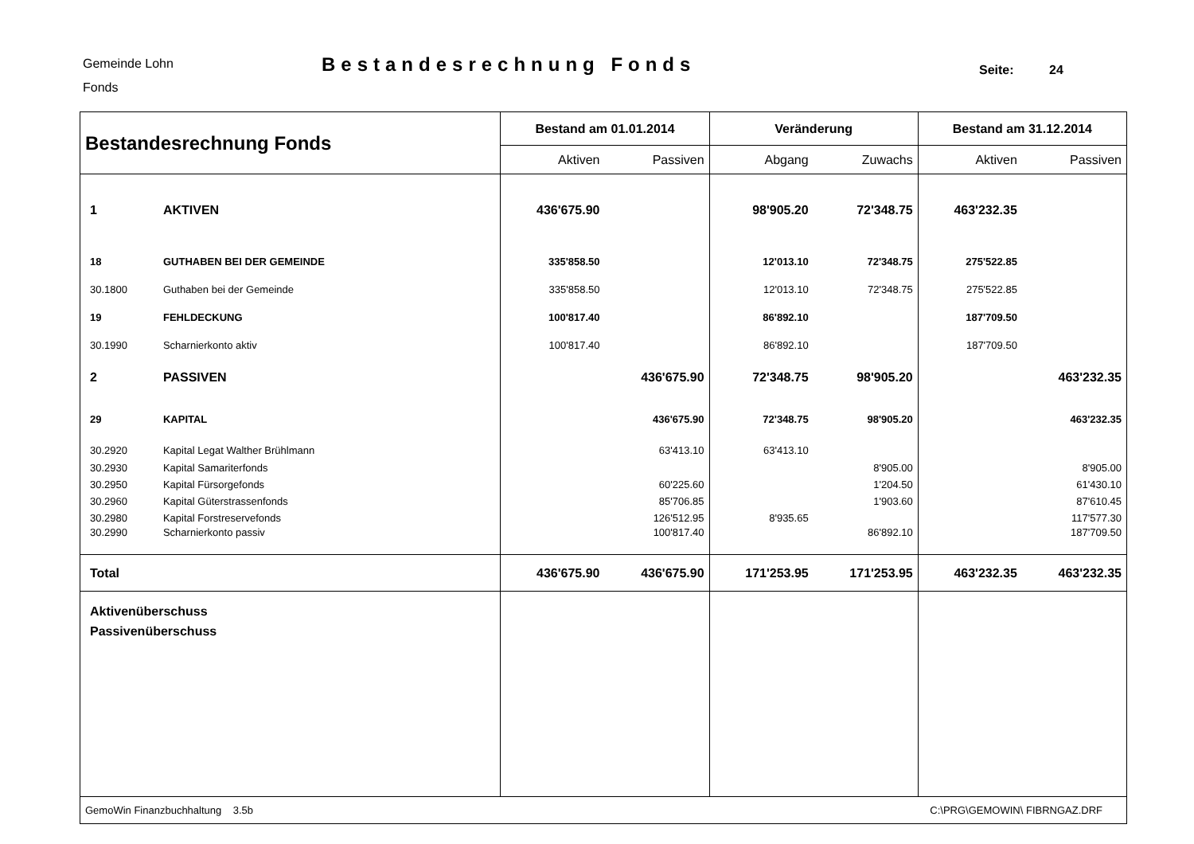Gemeinde Lohn
Fonds
Bestandesrechnung Fonds
Seite: 24
| Bestandesrechnung Fonds | | Bestand am 01.01.2014 | | Veränderung | | Bestand am 31.12.2014 | |
| --- | --- | --- | --- | --- | --- | --- | --- |
| | | Aktiven | Passiven | Abgang | Zuwachs | Aktiven | Passiven |
| 1 | AKTIVEN | 436'675.90 | | 98'905.20 | 72'348.75 | 463'232.35 | |
| 18 | GUTHABEN BEI DER GEMEINDE | 335'858.50 | | 12'013.10 | 72'348.75 | 275'522.85 | |
| 30.1800 | Guthaben bei der Gemeinde | 335'858.50 | | 12'013.10 | 72'348.75 | 275'522.85 | |
| 19 | FEHLDECKUNG | 100'817.40 | | 86'892.10 | | 187'709.50 | |
| 30.1990 | Scharnierkonto aktiv | 100'817.40 | | 86'892.10 | | 187'709.50 | |
| 2 | PASSIVEN | | 436'675.90 | 72'348.75 | 98'905.20 | | 463'232.35 |
| 29 | KAPITAL | | 436'675.90 | 72'348.75 | 98'905.20 | | 463'232.35 |
| 30.2920 | Kapital Legat Walther Brühlmann | | 63'413.10 | 63'413.10 | | | |
| 30.2930 | Kapital Samariterfonds | | | | 8'905.00 | | 8'905.00 |
| 30.2950 | Kapital Fürsorgefonds | | 60'225.60 | | 1'204.50 | | 61'430.10 |
| 30.2960 | Kapital Güterstrassenfonds | | 85'706.85 | | 1'903.60 | | 87'610.45 |
| 30.2980 | Kapital Forstreservefonds | | 126'512.95 | 8'935.65 | | | 117'577.30 |
| 30.2990 | Scharnierkonto passiv | | 100'817.40 | | 86'892.10 | | 187'709.50 |
| Total | | 436'675.90 | 436'675.90 | 171'253.95 | 171'253.95 | 463'232.35 | 463'232.35 |
| Aktivenüberschuss Passivenüberschuss | | | | | | | |
| GemoWin Finanzbuchhaltung 3.5b | | | | C:\PRG\GEMOWIN\ FIBRNGAZ.DRF | | | |